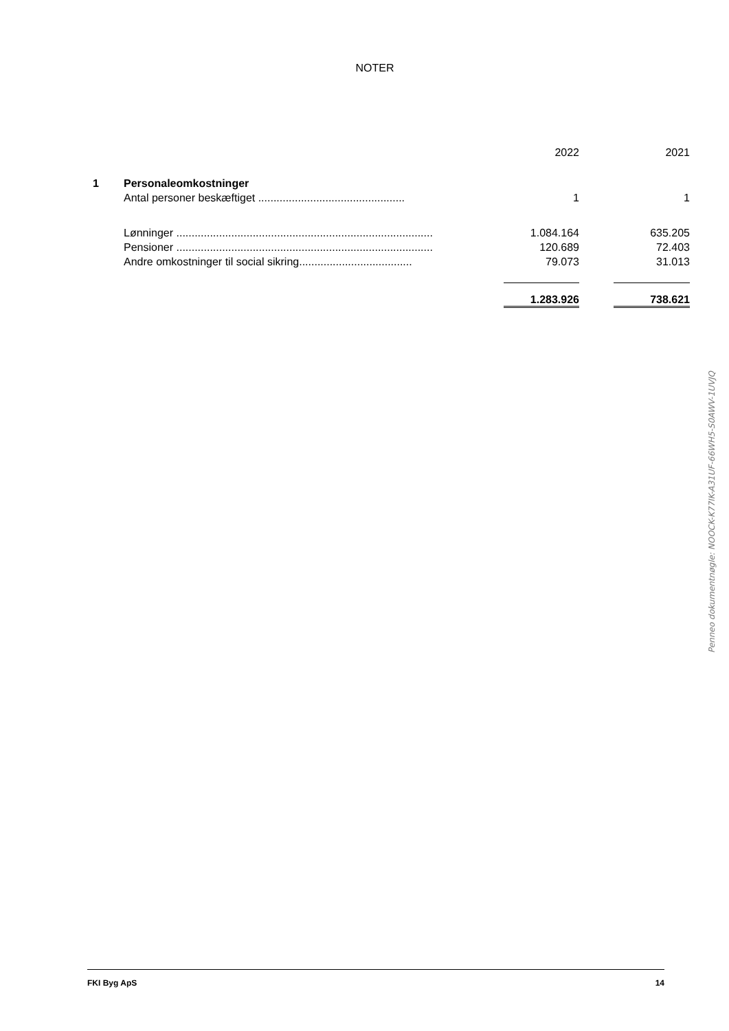NOTER
| | | | 2022 | | 2021 |
| 1 | Personaleomkostninger | | | | |
| | Antal personer beskæftiget ................................................ | | 1 | | 1 |
| | Lønninger .................................................................................... | | 1.084.164 | | 635.205 |
| | Pensioner .................................................................................... | | 120.689 | | 72.403 |
| | Andre omkostninger til social sikring..................................... | | 79.073 | | 31.013 |
| | | | 1.283.926 | | 738.621 |
Penneo dokumentnøgle: NOOCK-K77IK-A31UF-66WH5-S0AWV-1UVJQ
FKI Byg ApS 14